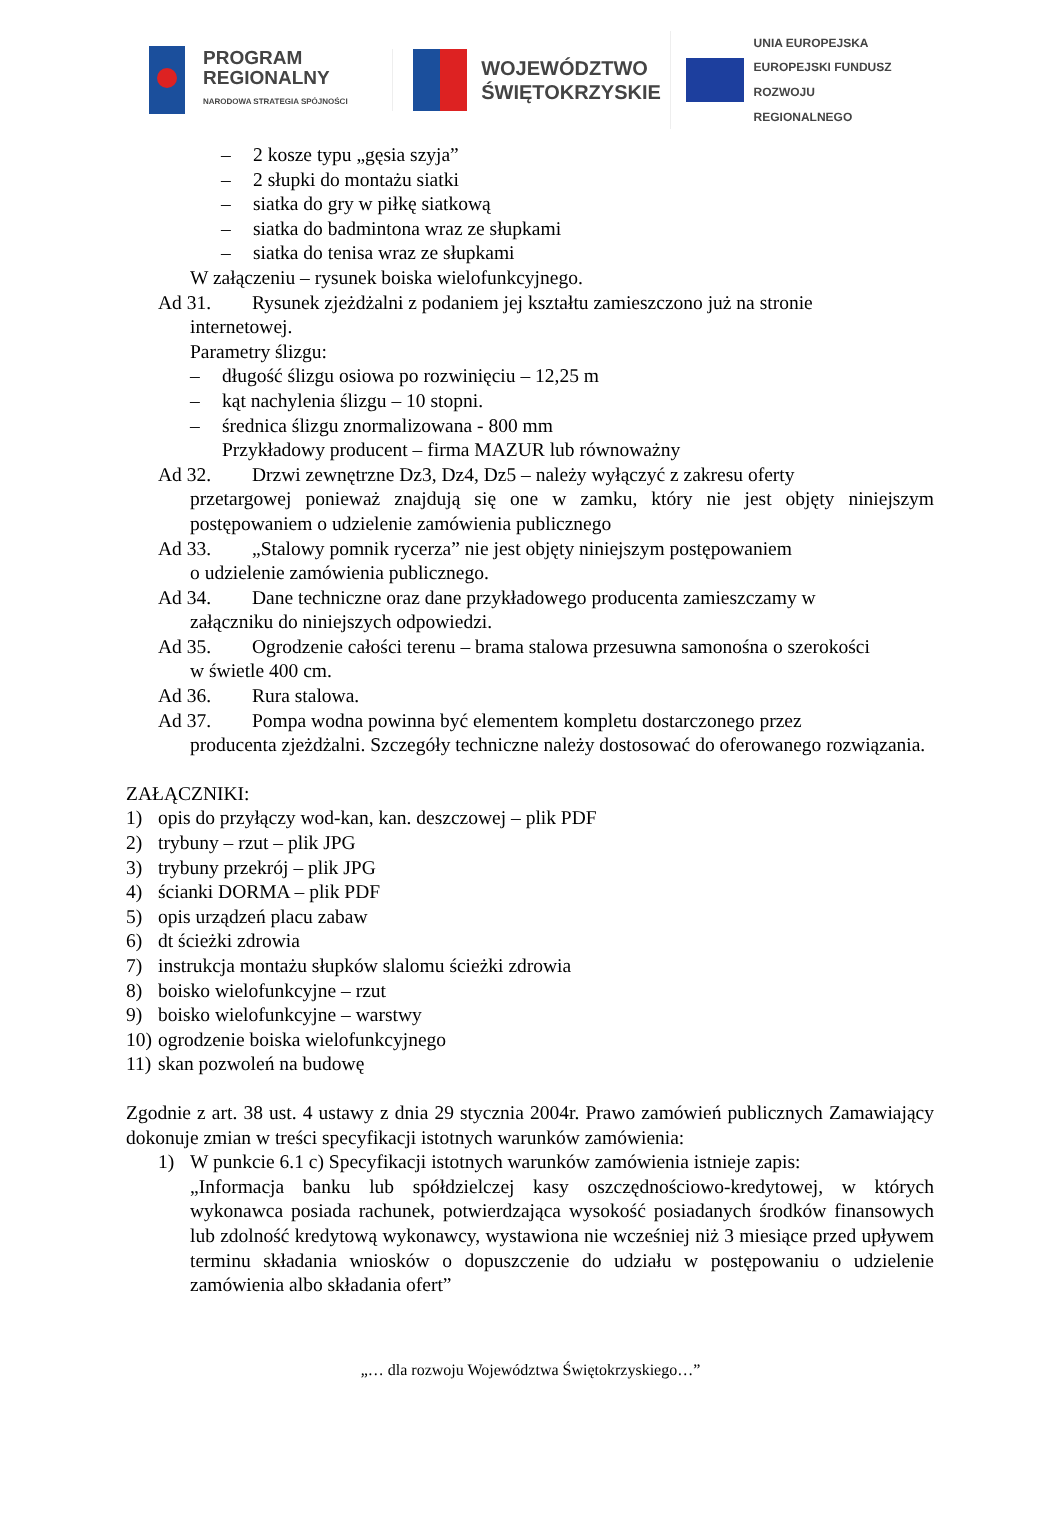PROGRAM
REGIONALNY
NARODOWA STRATEGIA SPÓJNOŚCI
WOJEWÓDZTWO
ŚWIĘTOKRZYSKIE
UNIA EUROPEJSKA
EUROPEJSKI FUNDUSZ
ROZWOJU REGIONALNEGO
– 2 kosze typu „gęsia szyja”
– 2 słupki do montażu siatki
– siatka do gry w piłkę siatkową
– siatka do badmintona wraz ze słupkami
– siatka do tenisa wraz ze słupkami
W załączeniu – rysunek boiska wielofunkcyjnego.
Ad 31. Rysunek zjeżdżalni z podaniem jej kształtu zamieszczono już na stronie
internetowej.
Parametry ślizgu:
– długość ślizgu osiowa po rozwinięciu – 12,25 m
– kąt nachylenia ślizgu – 10 stopni.
– średnica ślizgu znormalizowana - 800 mm
Przykładowy producent – firma MAZUR lub równoważny
Ad 32. Drzwi zewnętrzne Dz3, Dz4, Dz5 – należy wyłączyć z zakresu oferty
przetargowej ponieważ znajdują się one w zamku, który nie jest objęty niniejszym postępowaniem o udzielenie zamówienia publicznego
Ad 33. „Stalowy pomnik rycerza” nie jest objęty niniejszym postępowaniem
o udzielenie zamówienia publicznego.
Ad 34. Dane techniczne oraz dane przykładowego producenta zamieszczamy w
załączniku do niniejszych odpowiedzi.
Ad 35. Ogrodzenie całości terenu – brama stalowa przesuwna samonośna o szerokości
w świetle 400 cm.
Ad 36. Rura stalowa.
Ad 37. Pompa wodna powinna być elementem kompletu dostarczonego przez
producenta zjeżdżalni. Szczegóły techniczne należy dostosować do oferowanego rozwiązania.
ZAŁĄCZNIKI:
1) opis do przyłączy wod-kan, kan. deszczowej – plik PDF
2) trybuny – rzut – plik JPG
3) trybuny przekrój – plik JPG
4) ścianki DORMA – plik PDF
5) opis urządzeń placu zabaw
6) dt ścieżki zdrowia
7) instrukcja montażu słupków slalomu ścieżki zdrowia
8) boisko wielofunkcyjne – rzut
9) boisko wielofunkcyjne – warstwy
10) ogrodzenie boiska wielofunkcyjnego
11) skan pozwoleń na budowę
Zgodnie z art. 38 ust. 4 ustawy z dnia 29 stycznia 2004r. Prawo zamówień publicznych Zamawiający dokonuje zmian w treści specyfikacji istotnych warunków zamówienia:
1) W punkcie 6.1 c) Specyfikacji istotnych warunków zamówienia istnieje zapis:
„Informacja banku lub spółdzielczej kasy oszczędnościowo-kredytowej, w których wykonawca posiada rachunek, potwierdzająca wysokość posiadanych środków finansowych lub zdolność kredytową wykonawcy, wystawiona nie wcześniej niż 3 miesiące przed upływem terminu składania wniosków o dopuszczenie do udziału w postępowaniu o udzielenie zamówienia albo składania ofert”
„… dla rozwoju Województwa Świętokrzyskiego…”